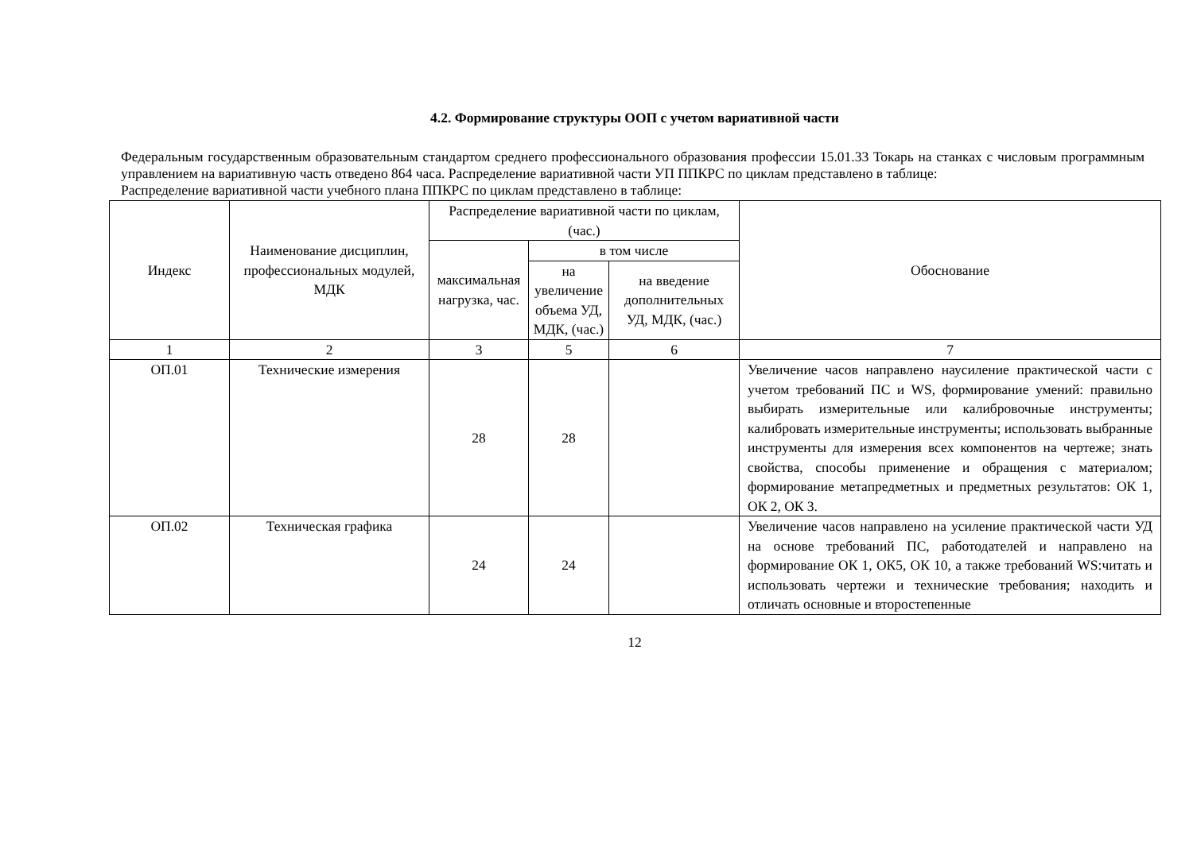4.2. Формирование структуры ООП с учетом вариативной части
Федеральным государственным образовательным стандартом среднего профессионального образования профессии 15.01.33 Токарь на станках с числовым программным управлением на вариативную часть отведено 864 часа. Распределение вариативной части УП ППКРС по циклам представлено в таблице:
Распределение вариативной части учебного плана ППКРС по циклам представлено в таблице:
| Индекс | Наименование дисциплин, профессиональных модулей, МДК | Распределение вариативной части по циклам, (час.) | | | Обоснование |
| --- | --- | --- | --- | --- | --- |
| | | максимальная нагрузка, час. | в том числе | | |
| | | | на увеличение объема УД, МДК, (час.) | на введение дополнительных УД, МДК, (час.) | |
| 1 | 2 | 3 | 5 | 6 | 7 |
| ОП.01 | Технические измерения | 28 | 28 | | Увеличение часов направлено наусиление практической части с учетом требований ПС и WS, формирование умений: правильно выбирать измерительные или калибровочные инструменты; калибровать измерительные инструменты; использовать выбранные инструменты для измерения всех компонентов на чертеже; знать свойства, способы применение и обращения с материалом; формирование метапредметных и предметных результатов: ОК 1, ОК 2, ОК 3. |
| ОП.02 | Техническая графика | 24 | 24 | | Увеличение часов направлено на усиление практической части УД на основе требований ПС, работодателей и направлено на формирование ОК 1, ОК5, ОК 10, а также требований WS:читать и использовать чертежи и технические требования; находить и отличать основные и второстепенные |
12